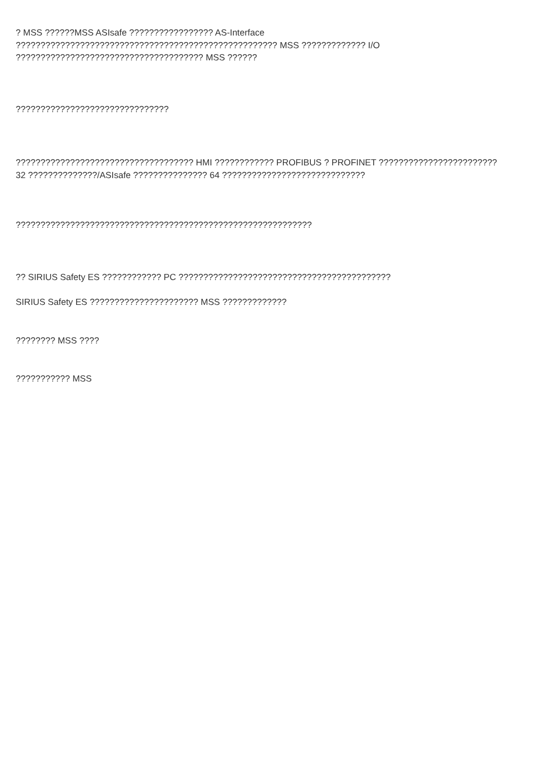? MSS ??????MSS ASIsafe ????????????????? AS-Interface
????????????????????????????????????????????????????? MSS ????????????? I/O
?????????????????????????????????????? MSS ??????
???????????????????????????????
???????????????????????????????????? HMI ???????????? PROFIBUS ? PROFINET ????????????????????????
32 ??????????????/ASIsafe ??????????????? 64 ?????????????????????????????
????????????????????????????????????????????????????????????
?? SIRIUS Safety ES ???????????? PC ???????????????????????????????????????????
SIRIUS Safety ES ?????????????????????? MSS ?????????????
???????? MSS ????
??????????? MSS